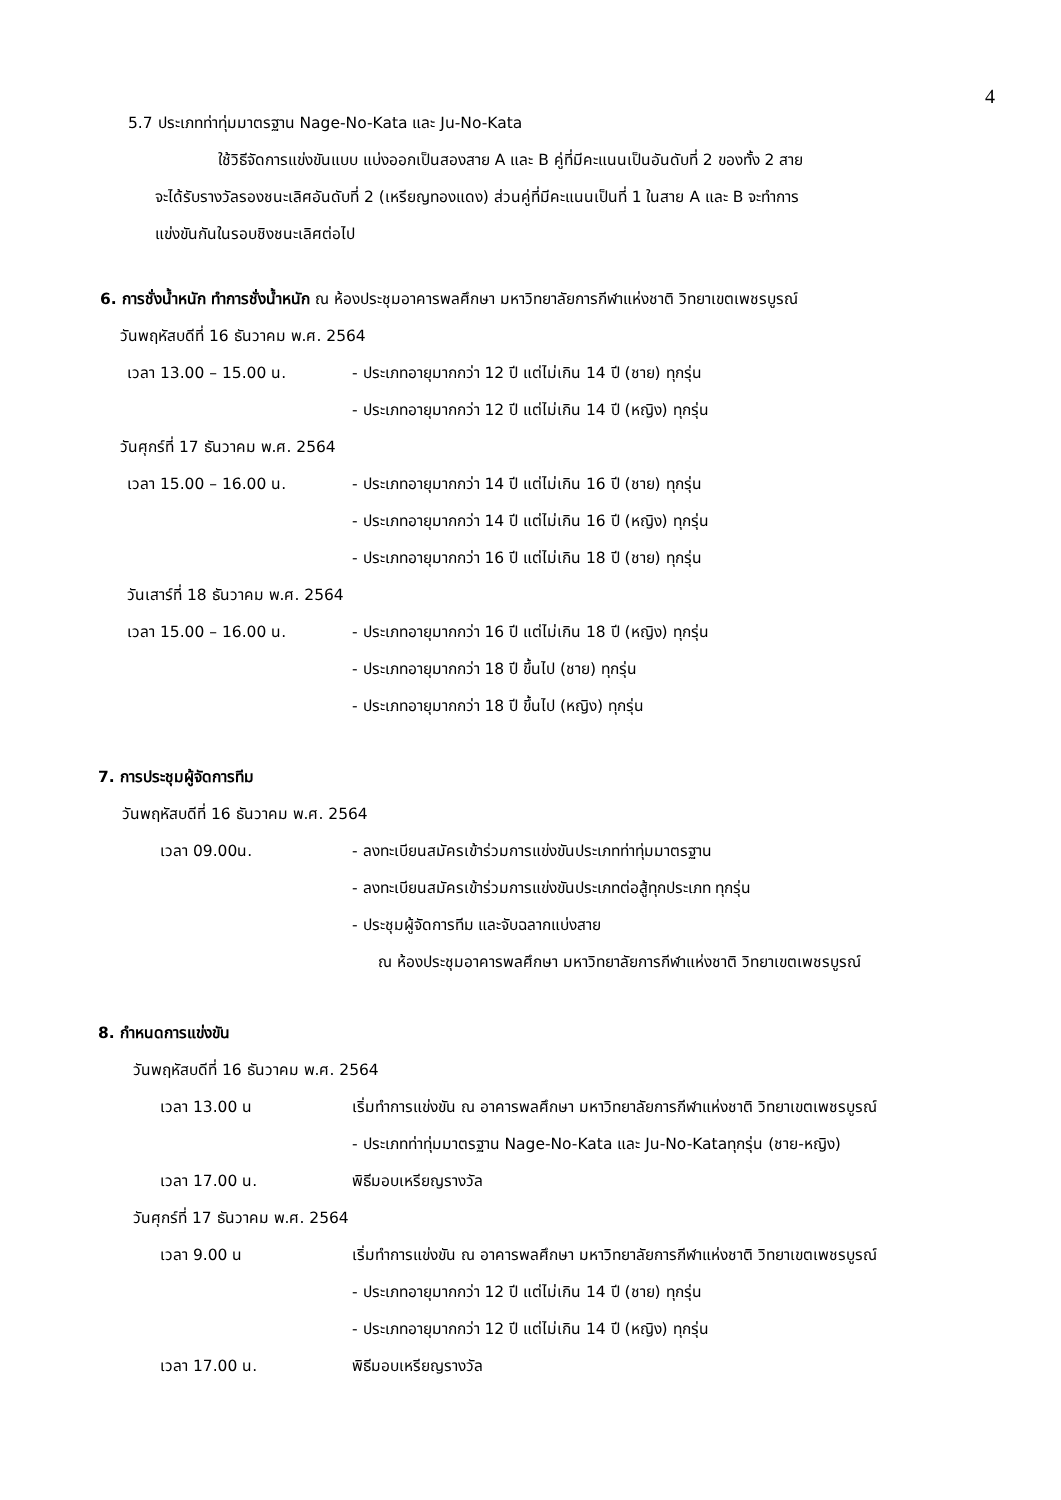4
5.7 ประเภทท่าทุ่มมาตรฐาน Nage-No-Kata และ Ju-No-Kata
ใช้วิธีจัดการแข่งขันแบบ แบ่งออกเป็นสองสาย A และ B คู่ที่มีคะแนนเป็นอันดับที่ 2 ของทั้ง 2 สาย
จะได้รับรางวัลรองชนะเลิศอันดับที่ 2 (เหรียญทองแดง) ส่วนคู่ที่มีคะแนนเป็นที่ 1 ในสาย A และ B จะทำการ
แข่งขันกันในรอบชิงชนะเลิศต่อไป
6. การชั่งน้ำหนัก ทำการชั่งน้ำหนัก ณ ห้องประชุมอาคารพลศึกษา มหาวิทยาลัยการกีฬาแห่งชาติ วิทยาเขตเพชรบูรณ์
วันพฤหัสบดีที่ 16 ธันวาคม พ.ศ. 2564
เวลา 13.00 – 15.00 น. - ประเภทอายุมากกว่า 12 ปี แต่ไม่เกิน 14 ปี (ชาย) ทุกรุ่น
- ประเภทอายุมากกว่า 12 ปี แต่ไม่เกิน 14 ปี (หญิง) ทุกรุ่น
วันศุกร์ที่ 17 ธันวาคม พ.ศ. 2564
เวลา 15.00 – 16.00 น. - ประเภทอายุมากกว่า 14 ปี แต่ไม่เกิน 16 ปี (ชาย) ทุกรุ่น
- ประเภทอายุมากกว่า 14 ปี แต่ไม่เกิน 16 ปี (หญิง) ทุกรุ่น
- ประเภทอายุมากกว่า 16 ปี แต่ไม่เกิน 18 ปี (ชาย) ทุกรุ่น
วันเสาร์ที่ 18 ธันวาคม พ.ศ. 2564
เวลา 15.00 – 16.00 น. - ประเภทอายุมากกว่า 16 ปี แต่ไม่เกิน 18 ปี (หญิง) ทุกรุ่น
- ประเภทอายุมากกว่า 18 ปี ขึ้นไป (ชาย) ทุกรุ่น
- ประเภทอายุมากกว่า 18 ปี ขึ้นไป (หญิง) ทุกรุ่น
7. การประชุมผู้จัดการทีม
วันพฤหัสบดีที่ 16 ธันวาคม พ.ศ. 2564
เวลา 09.00น. - ลงทะเบียนสมัครเข้าร่วมการแข่งขันประเภทท่าทุ่มมาตรฐาน
- ลงทะเบียนสมัครเข้าร่วมการแข่งขันประเภทต่อสู้ทุกประเภท ทุกรุ่น
- ประชุมผู้จัดการทีม และจับฉลากแบ่งสาย
ณ ห้องประชุมอาคารพลศึกษา มหาวิทยาลัยการกีฬาแห่งชาติ วิทยาเขตเพชรบูรณ์
8. กำหนดการแข่งขัน
วันพฤหัสบดีที่ 16 ธันวาคม พ.ศ. 2564
เวลา 13.00 น เริ่มทำการแข่งขัน ณ อาคารพลศึกษา มหาวิทยาลัยการกีฬาแห่งชาติ วิทยาเขตเพชรบูรณ์
- ประเภทท่าทุ่มมาตรฐาน Nage-No-Kata และ Ju-No-Kataทุกรุ่น (ชาย-หญิง)
เวลา 17.00 น. พิธีมอบเหรียญรางวัล
วันศุกร์ที่ 17 ธันวาคม พ.ศ. 2564
เวลา 9.00 น เริ่มทำการแข่งขัน ณ อาคารพลศึกษา มหาวิทยาลัยการกีฬาแห่งชาติ วิทยาเขตเพชรบูรณ์
- ประเภทอายุมากกว่า 12 ปี แต่ไม่เกิน 14 ปี (ชาย) ทุกรุ่น
- ประเภทอายุมากกว่า 12 ปี แต่ไม่เกิน 14 ปี (หญิง) ทุกรุ่น
เวลา 17.00 น. พิธีมอบเหรียญรางวัล